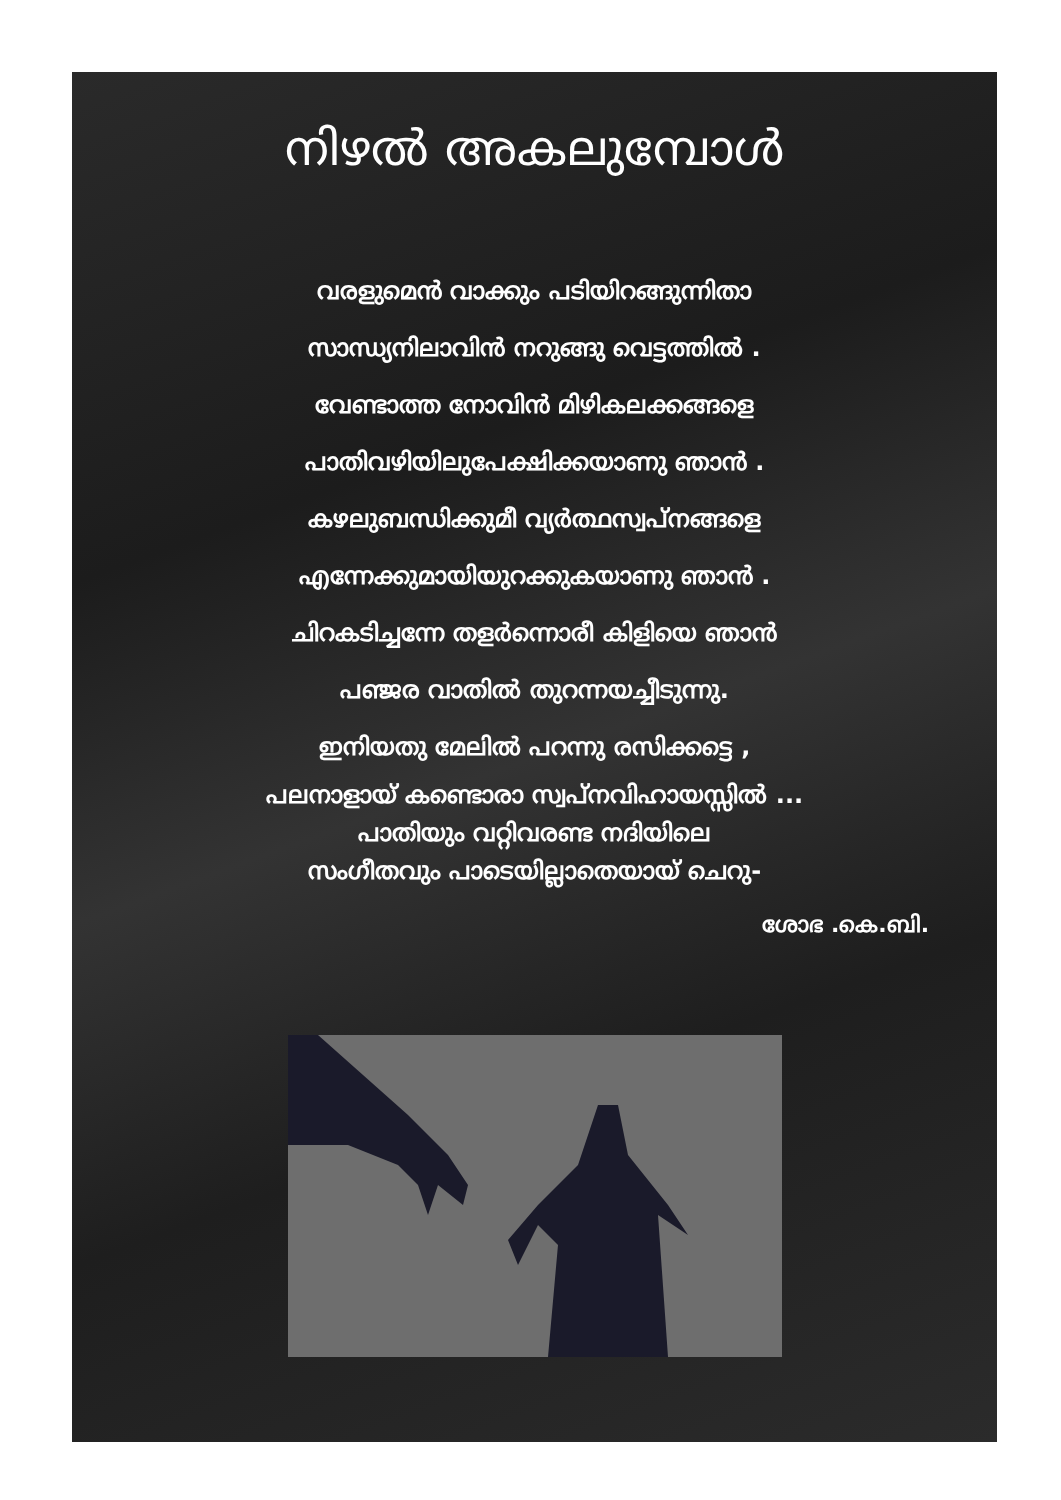നിഴൽ അകലുമ്പോൾ
വരളുമെൻ വാക്കും പടിയിറങ്ങുന്നിതാ
സാന്ധ്യനിലാവിൻ നറുങ്ങു വെട്ടത്തിൽ .
വേണ്ടാത്ത നോവിൻ മിഴികലക്കങ്ങളെ
പാതിവഴിയിലുപേക്ഷിക്കയാണു ഞാൻ .
കഴലുബന്ധിക്കുമീ വ്യർത്ഥസ്വപ്നങ്ങളെ
എന്നേക്കുമായിയുറക്കുകയാണു ഞാൻ .
ചിറകടിച്ചന്നേ തളർന്നൊരീ കിളിയെ ഞാൻ
പഞ്ജര വാതിൽ തുറന്നയച്ചീടുന്നു.
ഇനിയതു മേലിൽ പറന്നു രസിക്കട്ടെ ,
പലനാളായ് കണ്ടൊരാ സ്വപ്നവിഹായസ്സിൽ ...
പാതിയും വറ്റിവരണ്ട നദിയിലെ
സംഗീതവും പാടെയില്ലാതെയായ് ചെറു-
ശോഭ .കെ.ബി.